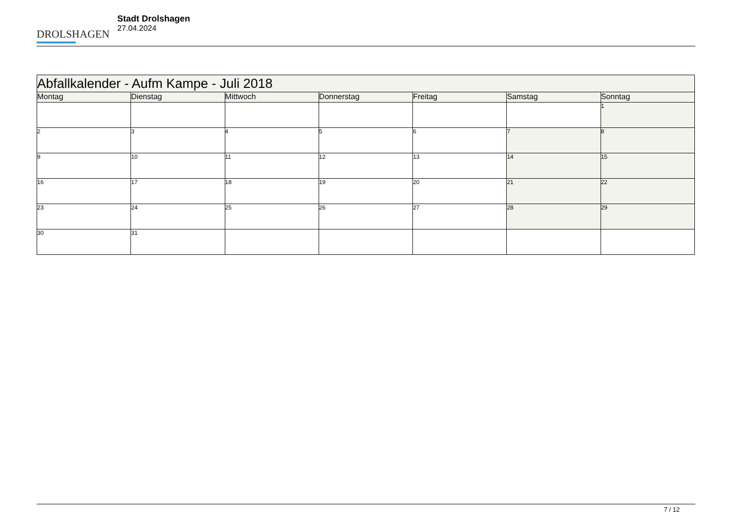DROLSHAGEN
Stadt Drolshagen
27.04.2024
| Abfallkalender - Aufm Kampe - Juli 2018 | | | | | | |
| --- | --- | --- | --- | --- | --- | --- |
| Montag | Dienstag | Mittwoch | Donnerstag | Freitag | Samstag | Sonntag |
| | | | | | | 1 |
| 2 | 3 | 4 | 5 | 6 | 7 | 8 |
| 9 | 10 | 11 | 12 | 13 | 14 | 15 |
| 16 | 17 | 18 | 19 | 20 | 21 | 22 |
| 23 | 24 | 25 | 26 | 27 | 28 | 29 |
| 30 | 31 | | | | | |
7 / 12